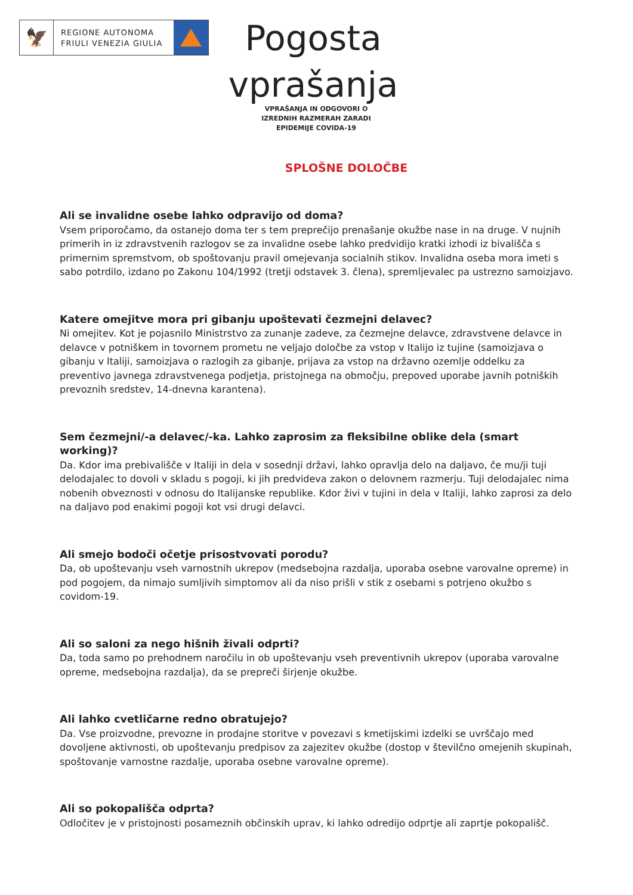🦅
REGIONE AUTONOMA
FRIULI VENEZIA GIULIA
Pogosta vprašanja
VPRAŠANJA IN ODGOVORI O IZREDNIH RAZMERAH ZARADI EPIDEMIJE COVIDA-19
SPLOŠNE DOLOČBE
Ali se invalidne osebe lahko odpravijo od doma?
Vsem priporočamo, da ostanejo doma ter s tem preprečijo prenašanje okužbe nase in na druge. V nujnih primerih in iz zdravstvenih razlogov se za invalidne osebe lahko predvidijo kratki izhodi iz bivališča s primernim spremstvom, ob spoštovanju pravil omejevanja socialnih stikov. Invalidna oseba mora imeti s sabo potrdilo, izdano po Zakonu 104/1992 (tretji odstavek 3. člena), spremljevalec pa ustrezno samoizjavo.
Katere omejitve mora pri gibanju upoštevati čezmejni delavec?
Ni omejitev. Kot je pojasnilo Ministrstvo za zunanje zadeve, za čezmejne delavce, zdravstvene delavce in delavce v potniškem in tovornem prometu ne veljajo določbe za vstop v Italijo iz tujine (samoizjava o gibanju v Italiji, samoizjava o razlogih za gibanje, prijava za vstop na državno ozemlje oddelku za preventivo javnega zdravstvenega podjetja, pristojnega na območju, prepoved uporabe javnih potniških prevoznih sredstev, 14-dnevna karantena).
Sem čezmejni/-a delavec/-ka. Lahko zaprosim za fleksibilne oblike dela (smart working)?
Da. Kdor ima prebivališče v Italiji in dela v sosednji državi, lahko opravlja delo na daljavo, če mu/ji tuji delodajalec to dovoli v skladu s pogoji, ki jih predvideva zakon o delovnem razmerju. Tuji delodajalec nima nobenih obveznosti v odnosu do Italijanske republike. Kdor živi v tujini in dela v Italiji, lahko zaprosi za delo na daljavo pod enakimi pogoji kot vsi drugi delavci.
Ali smejo bodoči očetje prisostvovati porodu?
Da, ob upoštevanju vseh varnostnih ukrepov (medsebojna razdalja, uporaba osebne varovalne opreme) in pod pogojem, da nimajo sumljivih simptomov ali da niso prišli v stik z osebami s potrjeno okužbo s covidom-19.
Ali so saloni za nego hišnih živali odprti?
Da, toda samo po prehodnem naročilu in ob upoštevanju vseh preventivnih ukrepov (uporaba varovalne opreme, medsebojna razdalja), da se prepreči širjenje okužbe.
Ali lahko cvetličarne redno obratujejo?
Da. Vse proizvodne, prevozne in prodajne storitve v povezavi s kmetijskimi izdelki se uvrščajo med dovoljene aktivnosti, ob upoštevanju predpisov za zajezitev okužbe (dostop v številčno omejenih skupinah, spoštovanje varnostne razdalje, uporaba osebne varovalne opreme).
Ali so pokopališča odprta?
Odločitev je v pristojnosti posameznih občinskih uprav, ki lahko odredijo odprtje ali zaprtje pokopališč.